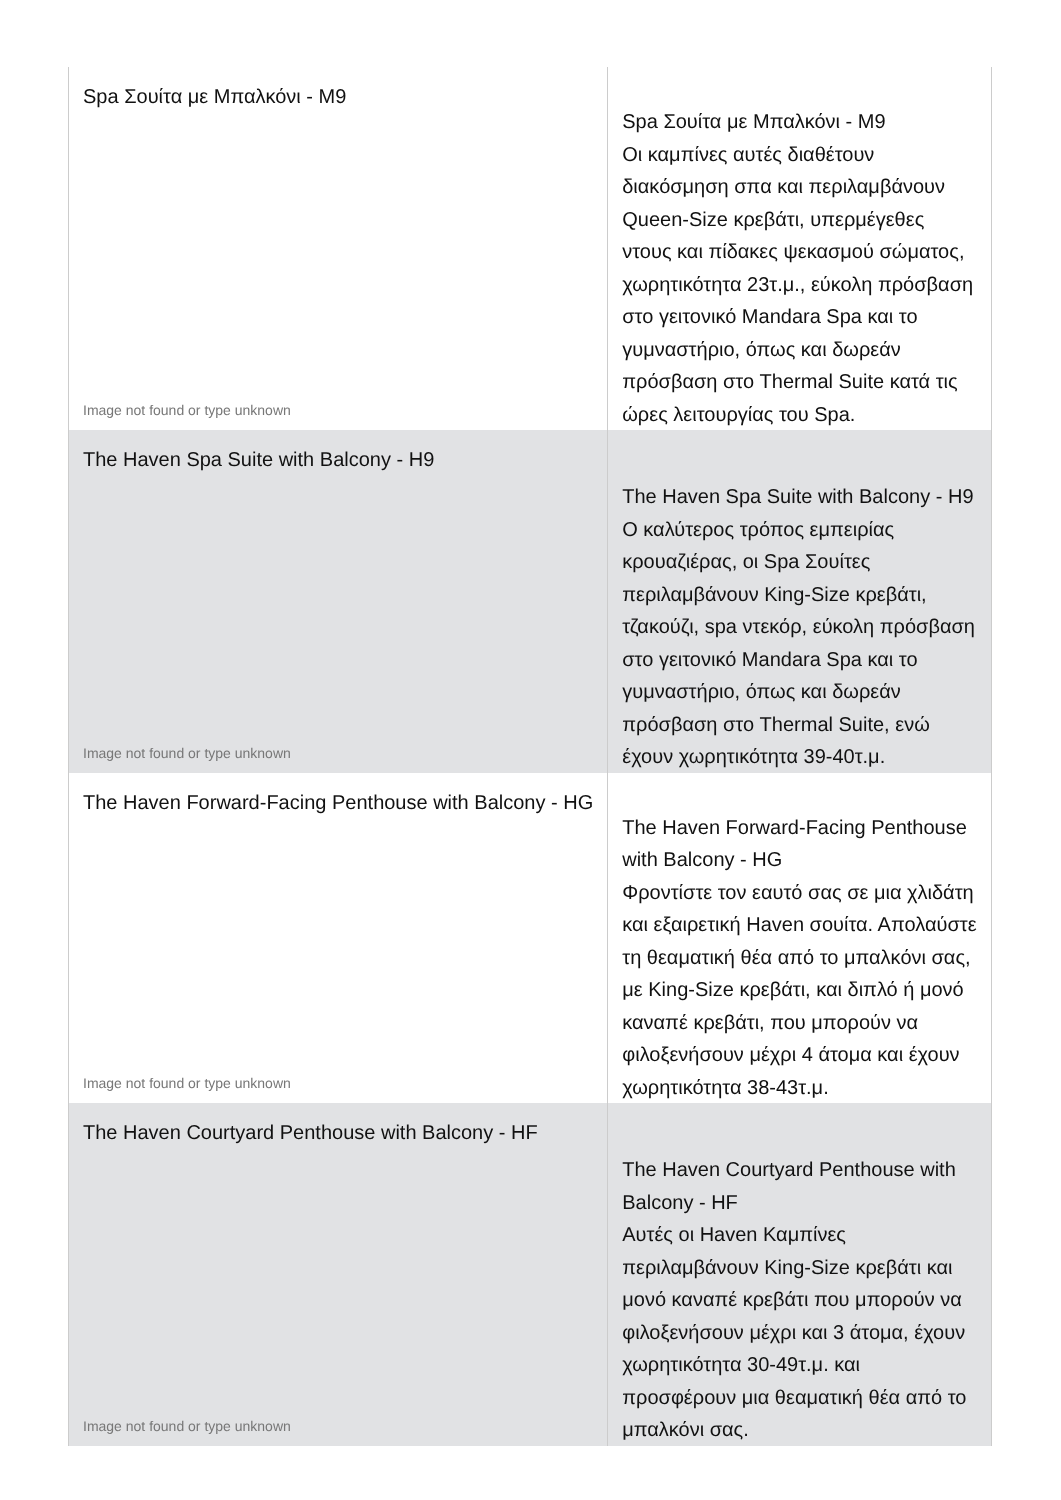| Spa Σουίτα με Μπαλκόνι - M9 Image not found or type unknown | Spa Σουίτα με Μπαλκόνι - M9 Οι καμπίνες αυτές διαθέτουν διακόσμηση σπα και περιλαμβάνουν Queen-Size κρεβάτι, υπερμέγεθες ντους και πίδακες ψεκασμού σώματος, χωρητικότητα 23τ.μ., εύκολη πρόσβαση στο γειτονικό Mandara Spa και το γυμναστήριο, όπως και δωρεάν πρόσβαση στο Thermal Suite κατά τις ώρες λειτουργίας του Spa. |
| The Haven Spa Suite with Balcony - H9 Image not found or type unknown | The Haven Spa Suite with Balcony - H9 Ο καλύτερος τρόπος εμπειρίας κρουαζιέρας, οι Spa Σουίτες περιλαμβάνουν King-Size κρεβάτι, τζακούζι, spa ντεκόρ, εύκολη πρόσβαση στο γειτονικό Mandara Spa και το γυμναστήριο, όπως και δωρεάν πρόσβαση στο Thermal Suite, ενώ έχουν χωρητικότητα 39-40τ.μ. |
| The Haven Forward-Facing Penthouse with Balcony - HG Image not found or type unknown | The Haven Forward-Facing Penthouse with Balcony - HG Φροντίστε τον εαυτό σας σε μια χλιδάτη και εξαιρετική Haven σουίτα. Απολαύστε τη θεαματική θέα από το μπαλκόνι σας, με King-Size κρεβάτι, και διπλό ή μονό καναπέ κρεβάτι, που μπορούν να φιλοξενήσουν μέχρι 4 άτομα και έχουν χωρητικότητα 38-43τ.μ. |
| The Haven Courtyard Penthouse with Balcony - HF Image not found or type unknown | The Haven Courtyard Penthouse with Balcony - HF Αυτές οι Haven Καμπίνες περιλαμβάνουν King-Size κρεβάτι και μονό καναπέ κρεβάτι που μπορούν να φιλοξενήσουν μέχρι και 3 άτομα, έχουν χωρητικότητα 30-49τ.μ. και προσφέρουν μια θεαματική θέα από το μπαλκόνι σας. |